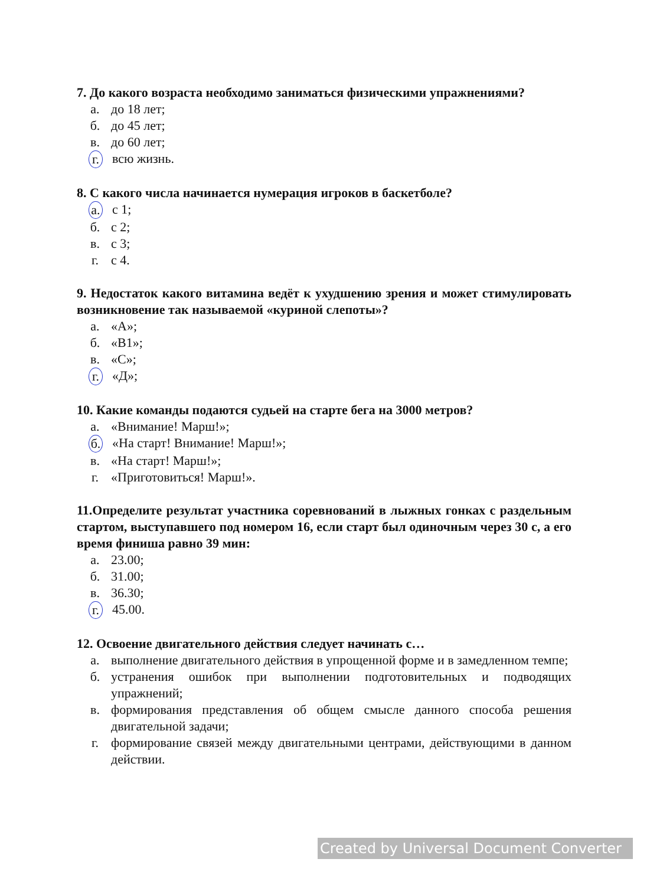7. До какого возраста необходимо заниматься физическими упражнениями?
а. до 18 лет;
б. до 45 лет;
в. до 60 лет;
г. всю жизнь.
8. С какого числа начинается нумерация игроков в баскетболе?
а. с 1;
б. с 2;
в. с 3;
г. с 4.
9. Недостаток какого витамина ведёт к ухудшению зрения и может стимулировать возникновение так называемой «куриной слепоты»?
а. «А»;
б. «В1»;
в. «С»;
г. «Д»;
10. Какие команды подаются судьей на старте бега на 3000 метров?
а. «Внимание! Марш!»;
б. «На старт! Внимание! Марш!»;
в. «На старт! Марш!»;
г. «Приготовиться! Марш!».
11.Определите результат участника соревнований в лыжных гонках с раздельным стартом, выступавшего под номером 16, если старт был одиночным через 30 с, а его время финиша равно 39 мин:
а. 23.00;
б. 31.00;
в. 36.30;
г. 45.00.
12. Освоение двигательного действия следует начинать с…
а. выполнение двигательного действия в упрощенной форме и в замедленном темпе;
б. устранения ошибок при выполнении подготовительных и подводящих упражнений;
в. формирования представления об общем смысле данного способа решения двигательной задачи;
г. формирование связей между двигательными центрами, действующими в данном действии.
Created by Universal Document Converter